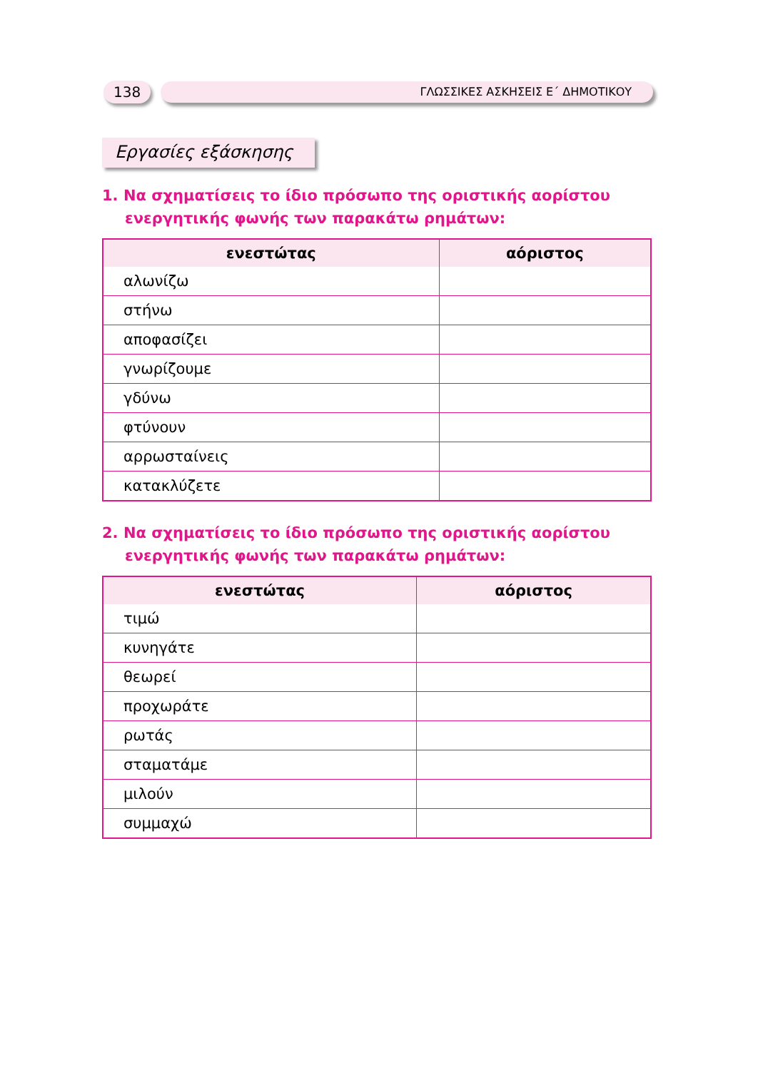138
ΓΛΩΣΣΙΚΕΣ ΑΣΚΗΣΕΙΣ Ε΄ ΔΗΜΟΤΙΚΟΥ
Εργασίες εξάσκησης
1. Να σχηματίσεις το ίδιο πρόσωπο της οριστικής αορίστου ενεργητικής φωνής των παρακάτω ρημάτων:
| ενεστώτας | αόριστος |
| --- | --- |
| αλωνίζω | |
| στήνω | |
| αποφασίζει | |
| γνωρίζουμε | |
| γδύνω | |
| φτύνουν | |
| αρρωσταίνεις | |
| κατακλύζετε | |
2. Να σχηματίσεις το ίδιο πρόσωπο της οριστικής αορίστου ενεργητικής φωνής των παρακάτω ρημάτων:
| ενεστώτας | αόριστος |
| --- | --- |
| τιμώ | |
| κυνηγάτε | |
| θεωρεί | |
| προχωράτε | |
| ρωτάς | |
| σταματάμε | |
| μιλούν | |
| συμμαχώ | |